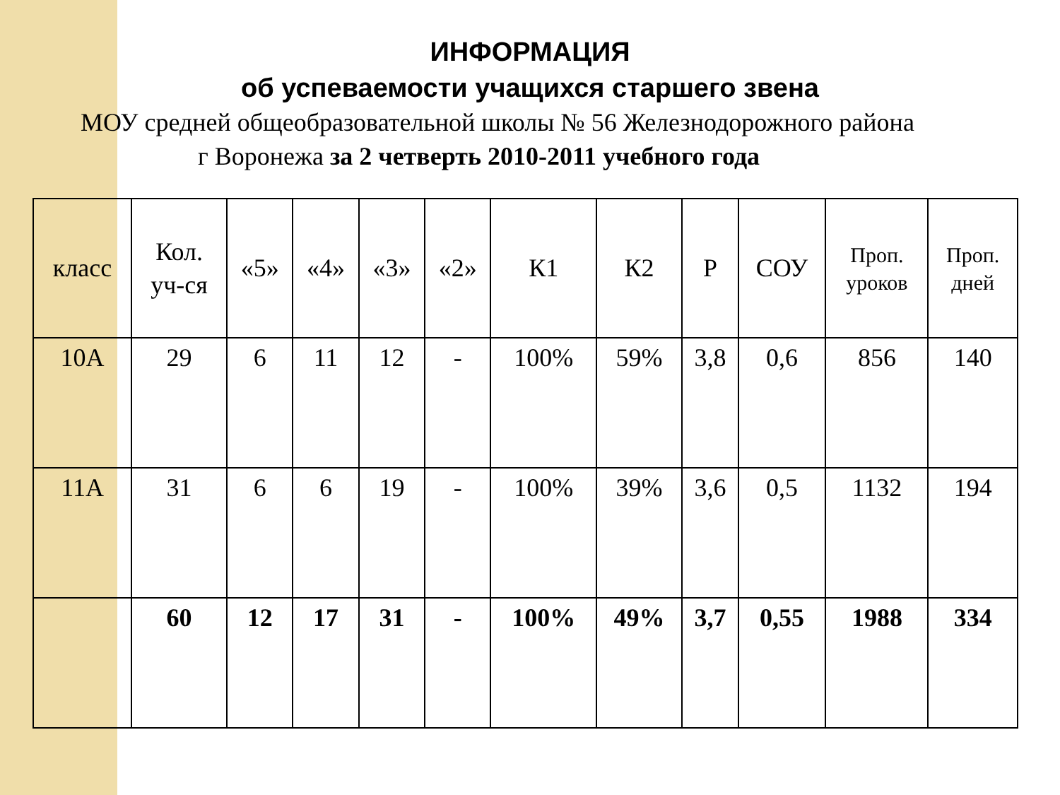ИНФОРМАЦИЯ
об успеваемости учащихся старшего звена
МОУ средней общеобразовательной школы № 56 Железнодорожного района
г Воронежа за 2 четверть 2010-2011 учебного года
| класс | Кол. уч-ся | «5» | «4» | «3» | «2» | К1 | К2 | Р | СОУ | Проп. уроков | Проп. дней |
| --- | --- | --- | --- | --- | --- | --- | --- | --- | --- | --- | --- |
| 10А | 29 | 6 | 11 | 12 | - | 100% | 59% | 3,8 | 0,6 | 856 | 140 |
| 11А | 31 | 6 | 6 | 19 | - | 100% | 39% | 3,6 | 0,5 | 1132 | 194 |
| | 60 | 12 | 17 | 31 | - | 100% | 49% | 3,7 | 0,55 | 1988 | 334 |